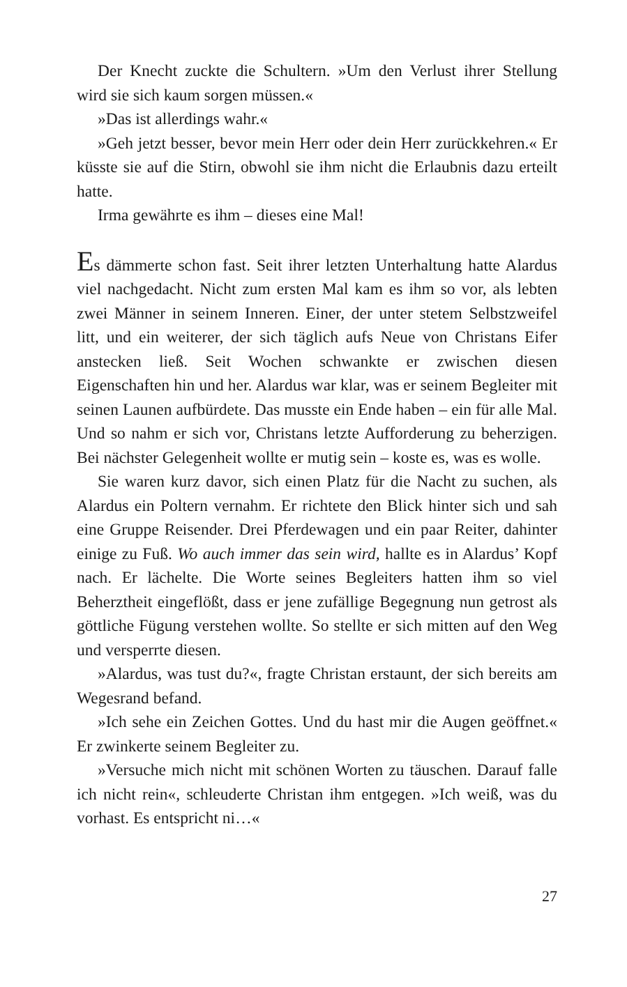Der Knecht zuckte die Schultern. »Um den Verlust ihrer Stellung wird sie sich kaum sorgen müssen.«
»Das ist allerdings wahr.«
»Geh jetzt besser, bevor mein Herr oder dein Herr zurückkehren.« Er küsste sie auf die Stirn, obwohl sie ihm nicht die Erlaubnis dazu erteilt hatte.
Irma gewährte es ihm – dieses eine Mal!
Es dämmerte schon fast. Seit ihrer letzten Unterhaltung hatte Alardus viel nachgedacht. Nicht zum ersten Mal kam es ihm so vor, als lebten zwei Männer in seinem Inneren. Einer, der unter stetem Selbstzweifel litt, und ein weiterer, der sich täglich aufs Neue von Christans Eifer anstecken ließ. Seit Wochen schwankte er zwischen diesen Eigenschaften hin und her. Alardus war klar, was er seinem Begleiter mit seinen Launen aufbürdete. Das musste ein Ende haben – ein für alle Mal. Und so nahm er sich vor, Christans letzte Aufforderung zu beherzigen. Bei nächster Gelegenheit wollte er mutig sein – koste es, was es wolle.
Sie waren kurz davor, sich einen Platz für die Nacht zu suchen, als Alardus ein Poltern vernahm. Er richtete den Blick hinter sich und sah eine Gruppe Reisender. Drei Pferdewagen und ein paar Reiter, dahinter einige zu Fuß. Wo auch immer das sein wird, hallte es in Alardus’ Kopf nach. Er lächelte. Die Worte seines Begleiters hatten ihm so viel Beherztheit eingeflößt, dass er jene zufällige Begegnung nun getrost als göttliche Fügung verstehen wollte. So stellte er sich mitten auf den Weg und versperrte diesen.
»Alardus, was tust du?«, fragte Christan erstaunt, der sich bereits am Wegesrand befand.
»Ich sehe ein Zeichen Gottes. Und du hast mir die Augen geöffnet.« Er zwinkerte seinem Begleiter zu.
»Versuche mich nicht mit schönen Worten zu täuschen. Darauf falle ich nicht rein«, schleuderte Christan ihm entgegen. »Ich weiß, was du vorhast. Es entspricht ni…«
27